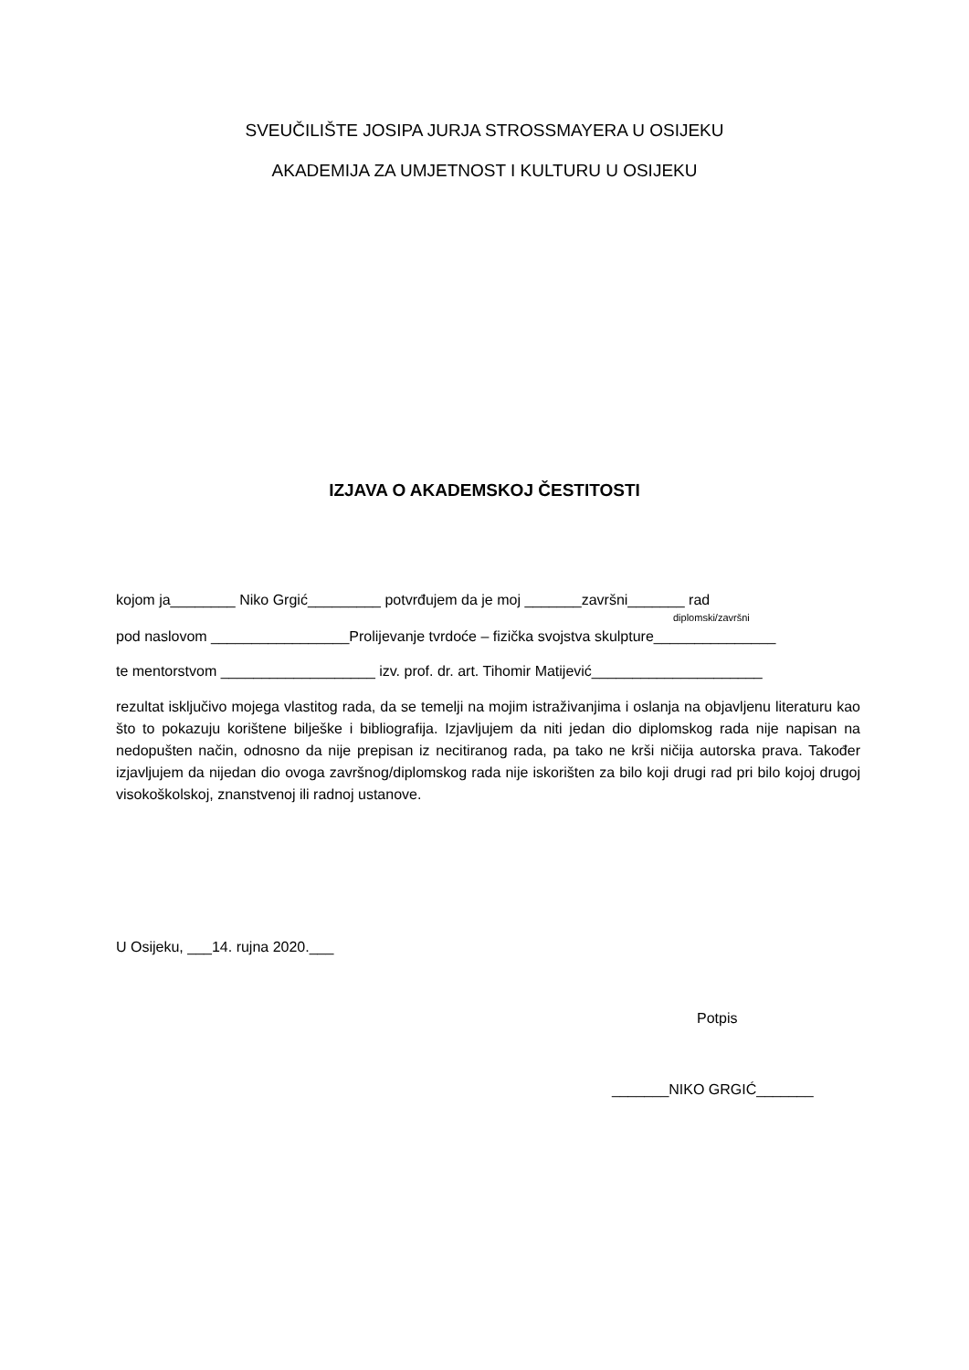SVEUČILIŠTE JOSIPA JURJA STROSSMAYERA U OSIJEKU
AKADEMIJA ZA UMJETNOST I KULTURU U OSIJEKU
IZJAVA O AKADEMSKOJ ČESTITOSTI
kojom ja________ Niko Grgić_________ potvrđujem da je moj _______završni_______ rad
diplomski/završni
pod naslovom _________________Prolijevanje tvrdoće – fizička svojstva skulpture_______________
te mentorstvom ___________________ izv. prof. dr. art. Tihomir Matijević_____________________
rezultat isključivo mojega vlastitog rada, da se temelji na mojim istraživanjima i oslanja na objavljenu literaturu kao što to pokazuju korištene bilješke i bibliografija. Izjavljujem da niti jedan dio diplomskog rada nije napisan na nedopušten način, odnosno da nije prepisan iz necitiranog rada, pa tako ne krši ničija autorska prava. Također izjavljujem da nijedan dio ovoga završnog/diplomskog rada nije iskorišten za bilo koji drugi rad pri bilo kojoj drugoj visokoškolskoj, znanstvenoj ili radnoj ustanove.
U Osijeku, ___14. rujna 2020.___
Potpis
_______NIKO GRGIĆ_______